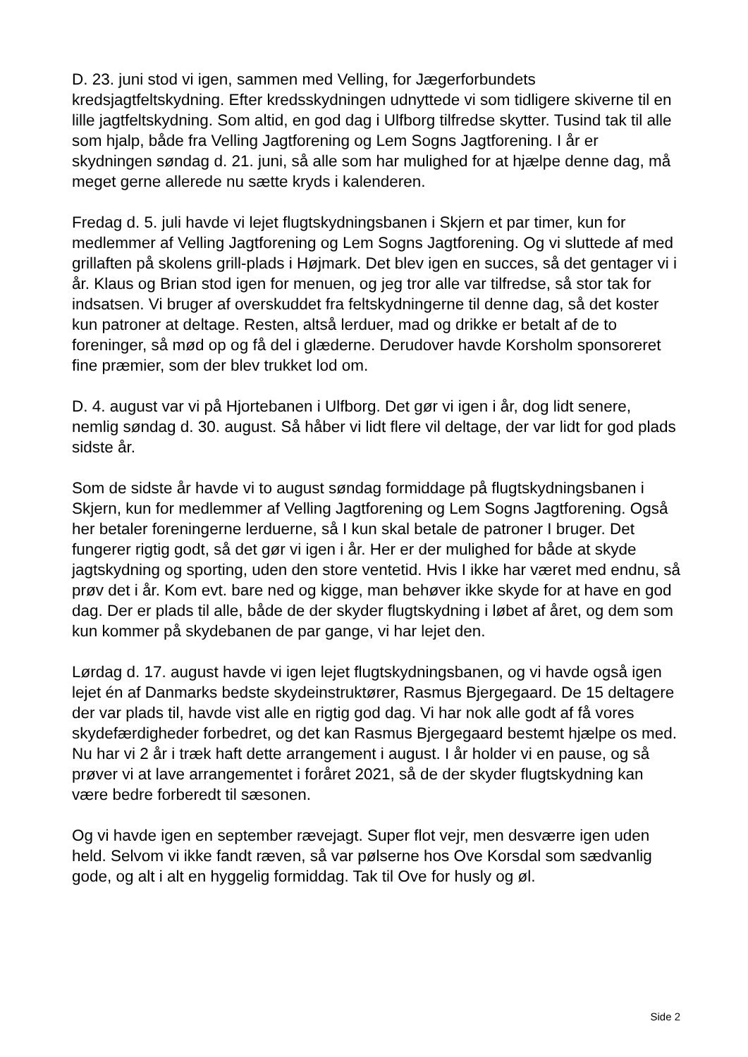D. 23. juni stod vi igen, sammen med Velling, for Jægerforbundets kredsjagtfeltskydning. Efter kredsskydningen udnyttede vi som tidligere skiverne til en lille jagtfeltskydning. Som altid, en god dag i Ulfborg tilfredse skytter. Tusind tak til alle som hjalp, både fra Velling Jagtforening og Lem Sogns Jagtforening. I år er skydningen søndag d. 21. juni, så alle som har mulighed for at hjælpe denne dag, må meget gerne allerede nu sætte kryds i kalenderen.
Fredag d. 5. juli havde vi lejet flugtskydningsbanen i Skjern et par timer, kun for medlemmer af Velling Jagtforening og Lem Sogns Jagtforening. Og vi sluttede af med grillaften på skolens grill-plads i Højmark. Det blev igen en succes, så det gentager vi i år. Klaus og Brian stod igen for menuen, og jeg tror alle var tilfredse, så stor tak for indsatsen. Vi bruger af overskuddet fra feltskydningerne til denne dag, så det koster kun patroner at deltage. Resten, altså lerduer, mad og drikke er betalt af de to foreninger, så mød op og få del i glæderne. Derudover havde Korsholm sponsoreret fine præmier, som der blev trukket lod om.
D. 4. august var vi på Hjortebanen i Ulfborg. Det gør vi igen i år, dog lidt senere, nemlig søndag d. 30. august. Så håber vi lidt flere vil deltage, der var lidt for god plads sidste år.
Som de sidste år havde vi to august søndag formiddage på flugtskydningsbanen i Skjern, kun for medlemmer af Velling Jagtforening og Lem Sogns Jagtforening. Også her betaler foreningerne lerduerne, så I kun skal betale de patroner I bruger. Det fungerer rigtig godt, så det gør vi igen i år. Her er der mulighed for både at skyde jagtskydning og sporting, uden den store ventetid. Hvis I ikke har været med endnu, så prøv det i år. Kom evt. bare ned og kigge, man behøver ikke skyde for at have en god dag. Der er plads til alle, både de der skyder flugtskydning i løbet af året, og dem som kun kommer på skydebanen de par gange, vi har lejet den.
Lørdag d. 17. august havde vi igen lejet flugtskydningsbanen, og vi havde også igen lejet én af Danmarks bedste skydeinstruktører, Rasmus Bjergegaard. De 15 deltagere der var plads til, havde vist alle en rigtig god dag. Vi har nok alle godt af få vores skydefærdigheder forbedret, og det kan Rasmus Bjergegaard bestemt hjælpe os med. Nu har vi 2 år i træk haft dette arrangement i august. I år holder vi en pause, og så prøver vi at lave arrangementet i foråret 2021, så de der skyder flugtskydning kan være bedre forberedt til sæsonen.
Og vi havde igen en september rævejagt. Super flot vejr, men desværre igen uden held. Selvom vi ikke fandt ræven, så var pølserne hos Ove Korsdal som sædvanlig gode, og alt i alt en hyggelig formiddag. Tak til Ove for husly og øl.
Side 2